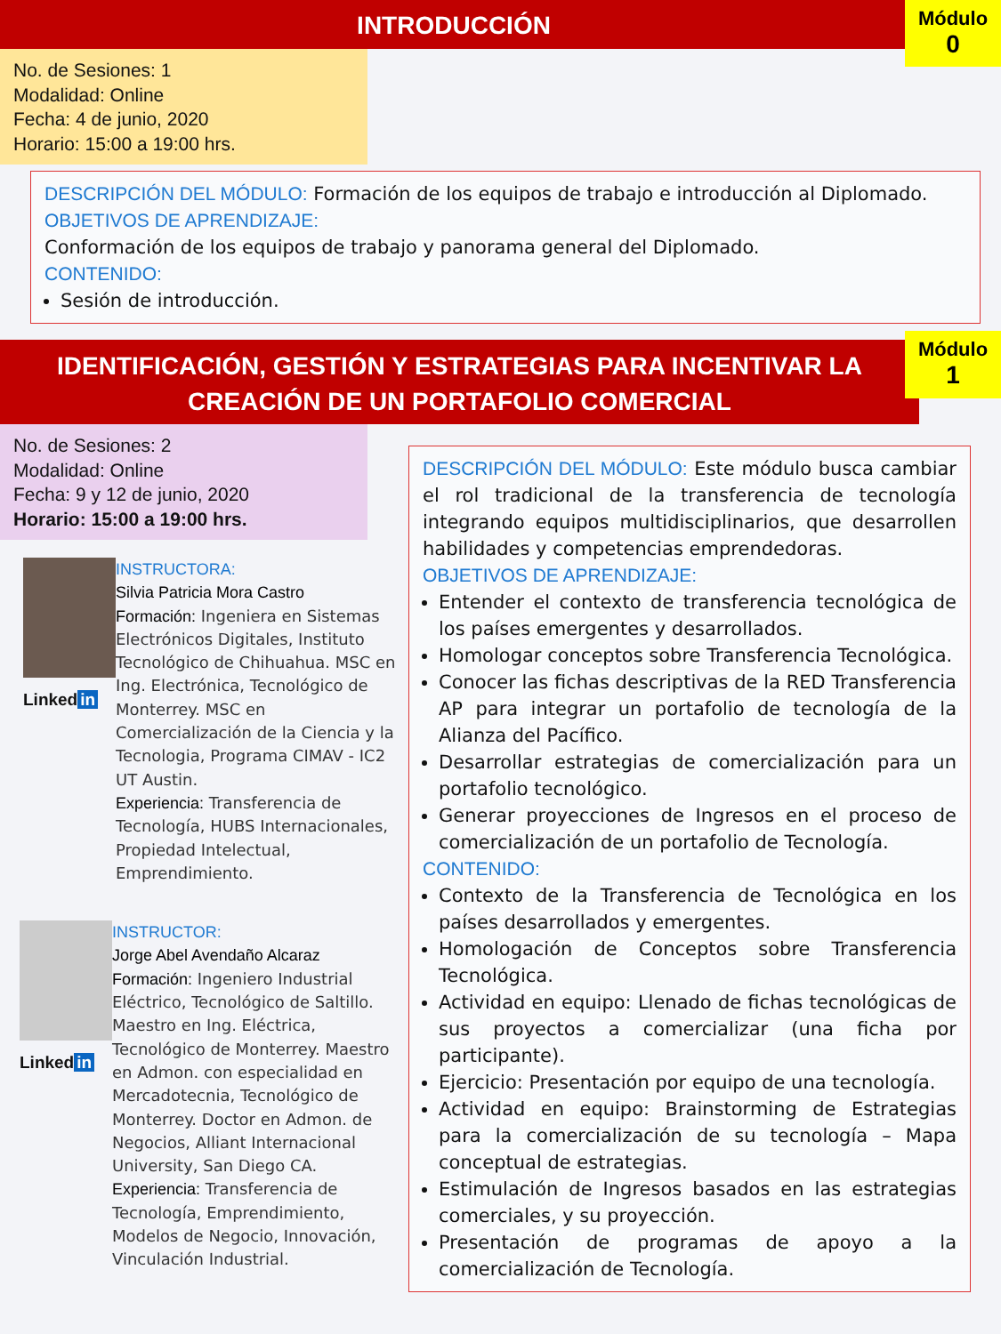INTRODUCCIÓN
Módulo
0
No. de Sesiones: 1
Modalidad: Online
Fecha: 4 de junio, 2020
Horario: 15:00 a 19:00 hrs.
DESCRIPCIÓN DEL MÓDULO: Formación de los equipos de trabajo e introducción al Diplomado.
OBJETIVOS DE APRENDIZAJE:
Conformación de los equipos de trabajo y panorama general del Diplomado.
CONTENIDO:
Sesión de introducción.
IDENTIFICACIÓN, GESTIÓN Y ESTRATEGIAS PARA INCENTIVAR LA
CREACIÓN DE UN PORTAFOLIO COMERCIAL
Módulo
1
No. de Sesiones: 2
Modalidad: Online
Fecha: 9 y 12 de junio, 2020
Horario: 15:00 a 19:00 hrs.
Linked in
INSTRUCTORA:
Silvia Patricia Mora Castro
Formación: Ingeniera en Sistemas Electrónicos Digitales, Instituto Tecnológico de Chihuahua. MSC en Ing. Electrónica, Tecnológico de Monterrey. MSC en Comercialización de la Ciencia y la Tecnologia, Programa CIMAV - IC2 UT Austin.
Experiencia: Transferencia de Tecnología, HUBS Internacionales, Propiedad Intelectual, Emprendimiento.
Linked in
INSTRUCTOR:
Jorge Abel Avendaño Alcaraz
Formación: Ingeniero Industrial Eléctrico, Tecnológico de Saltillo. Maestro en Ing. Eléctrica, Tecnológico de Monterrey. Maestro en Admon. con especialidad en Mercadotecnia, Tecnológico de Monterrey. Doctor en Admon. de Negocios, Alliant Internacional University, San Diego CA.
Experiencia: Transferencia de Tecnología, Emprendimiento, Modelos de Negocio, Innovación, Vinculación Industrial.
DESCRIPCIÓN DEL MÓDULO: Este módulo busca cambiar el rol tradicional de la transferencia de tecnología integrando equipos multidisciplinarios, que desarrollen habilidades y competencias emprendedoras.
OBJETIVOS DE APRENDIZAJE:
Entender el contexto de transferencia tecnológica de los países emergentes y desarrollados.
Homologar conceptos sobre Transferencia Tecnológica.
Conocer las fichas descriptivas de la RED Transferencia AP para integrar un portafolio de tecnología de la Alianza del Pacífico.
Desarrollar estrategias de comercialización para un portafolio tecnológico.
Generar proyecciones de Ingresos en el proceso de comercialización de un portafolio de Tecnología.
CONTENIDO:
Contexto de la Transferencia de Tecnológica en los países desarrollados y emergentes.
Homologación de Conceptos sobre Transferencia Tecnológica.
Actividad en equipo: Llenado de fichas tecnológicas de sus proyectos a comercializar (una ficha por participante).
Ejercicio: Presentación por equipo de una tecnología.
Actividad en equipo: Brainstorming de Estrategias para la comercialización de su tecnología – Mapa conceptual de estrategias.
Estimulación de Ingresos basados en las estrategias comerciales, y su proyección.
Presentación de programas de apoyo a la comercialización de Tecnología.